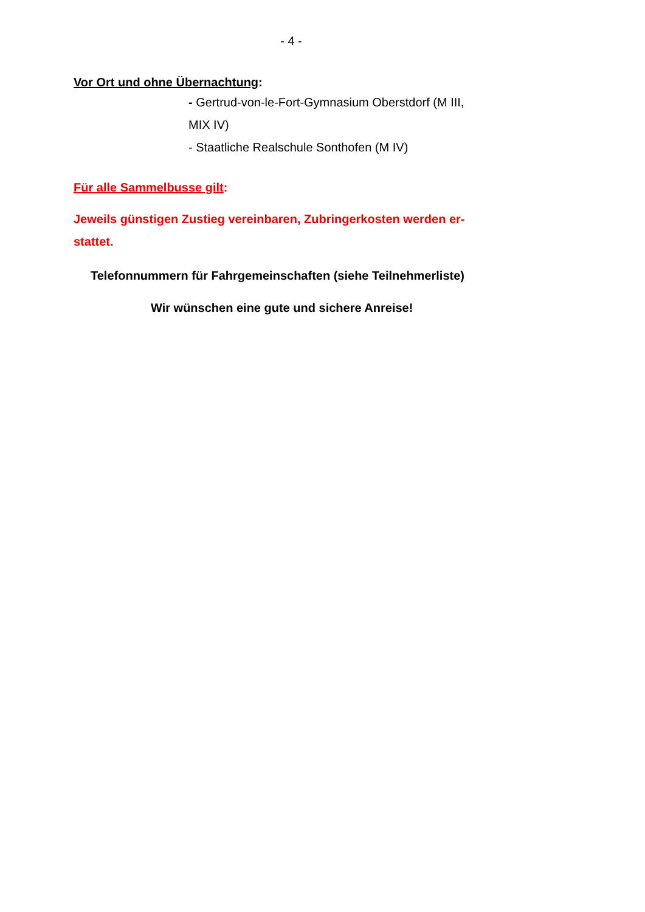- 4 -
Vor Ort und ohne Übernachtung:
- Gertrud-von-le-Fort-Gymnasium Oberstdorf (M III,
MIX IV)
- Staatliche Realschule Sonthofen (M IV)
Für alle Sammelbusse gilt:
Jeweils günstigen Zustieg vereinbaren, Zubringerkosten werden er-
stattet.
Telefonnummern für Fahrgemeinschaften (siehe Teilnehmerliste)
Wir wünschen eine gute und sichere Anreise!